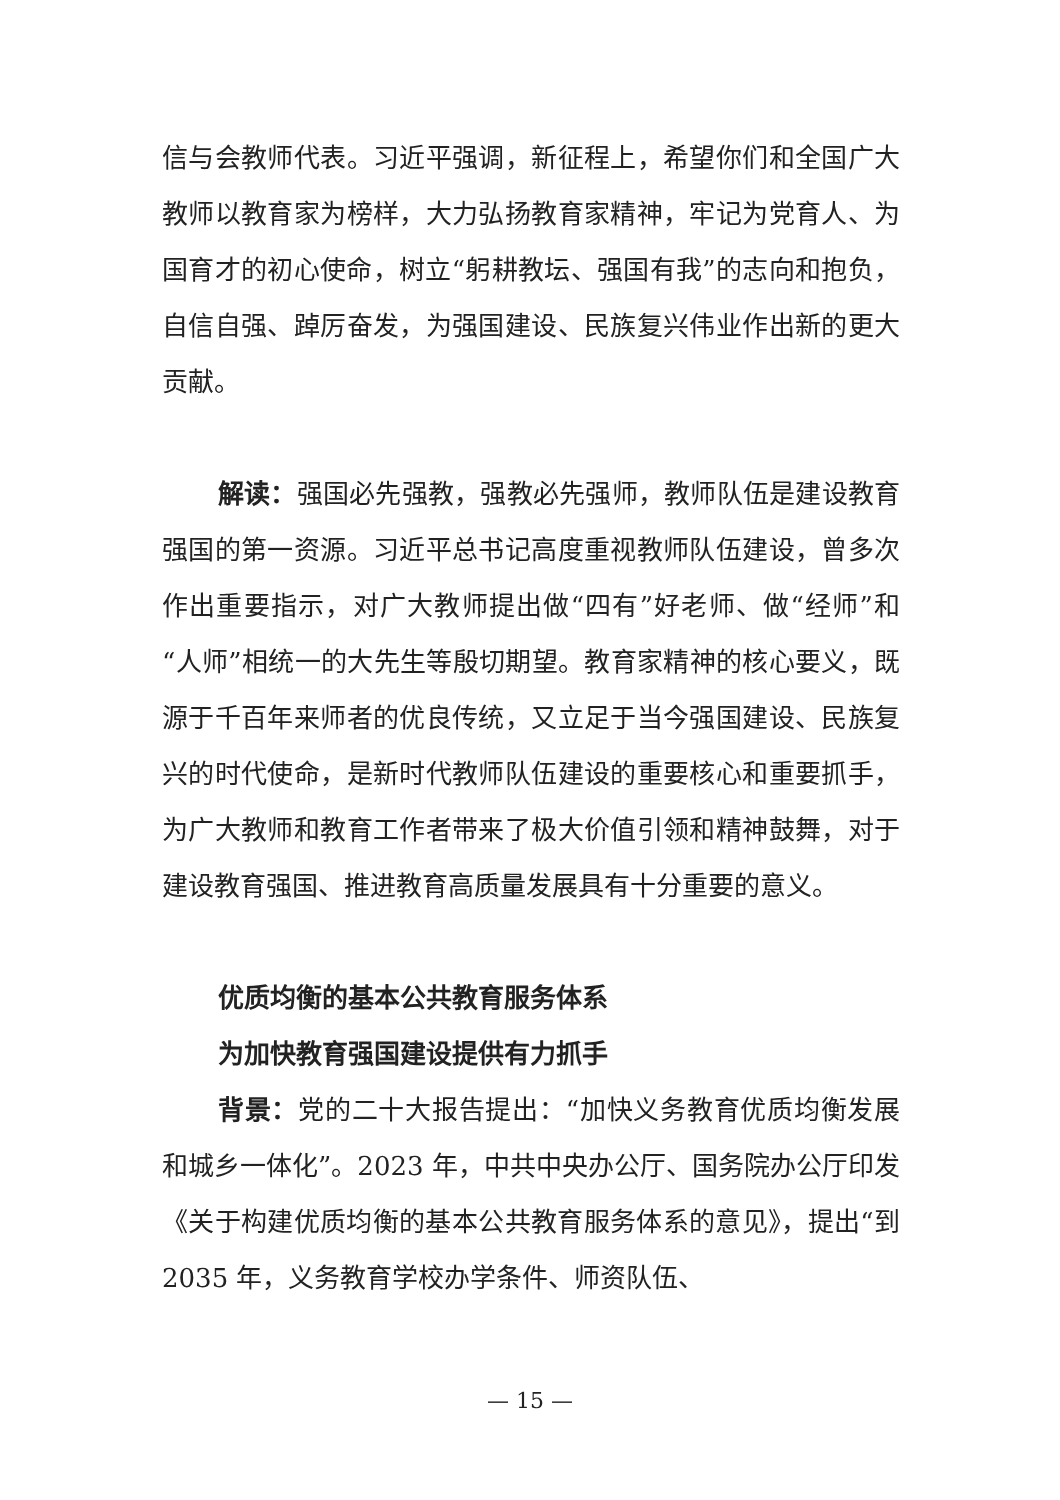信与会教师代表。习近平强调，新征程上，希望你们和全国广大教师以教育家为榜样，大力弘扬教育家精神，牢记为党育人、为国育才的初心使命，树立“躬耕教坛、强国有我”的志向和抱负，自信自强、踔厉奋发，为强国建设、民族复兴伟业作出新的更大贡献。
解读：强国必先强教，强教必先强师，教师队伍是建设教育强国的第一资源。习近平总书记高度重视教师队伍建设，曾多次作出重要指示，对广大教师提出做“四有”好老师、做“经师”和“人师”相统一的大先生等殷切期望。教育家精神的核心要义，既源于千百年来师者的优良传统，又立足于当今强国建设、民族复兴的时代使命，是新时代教师队伍建设的重要核心和重要抓手，为广大教师和教育工作者带来了极大价值引领和精神鼓舞，对于建设教育强国、推进教育高质量发展具有十分重要的意义。
优质均衡的基本公共教育服务体系
为加快教育强国建设提供有力抓手
背景：党的二十大报告提出：“加快义务教育优质均衡发展和城乡一体化”。2023 年，中共中央办公厅、国务院办公厅印发《关于构建优质均衡的基本公共教育服务体系的意见》，提出“到 2035 年，义务教育学校办学条件、师资队伍、
— 15 —